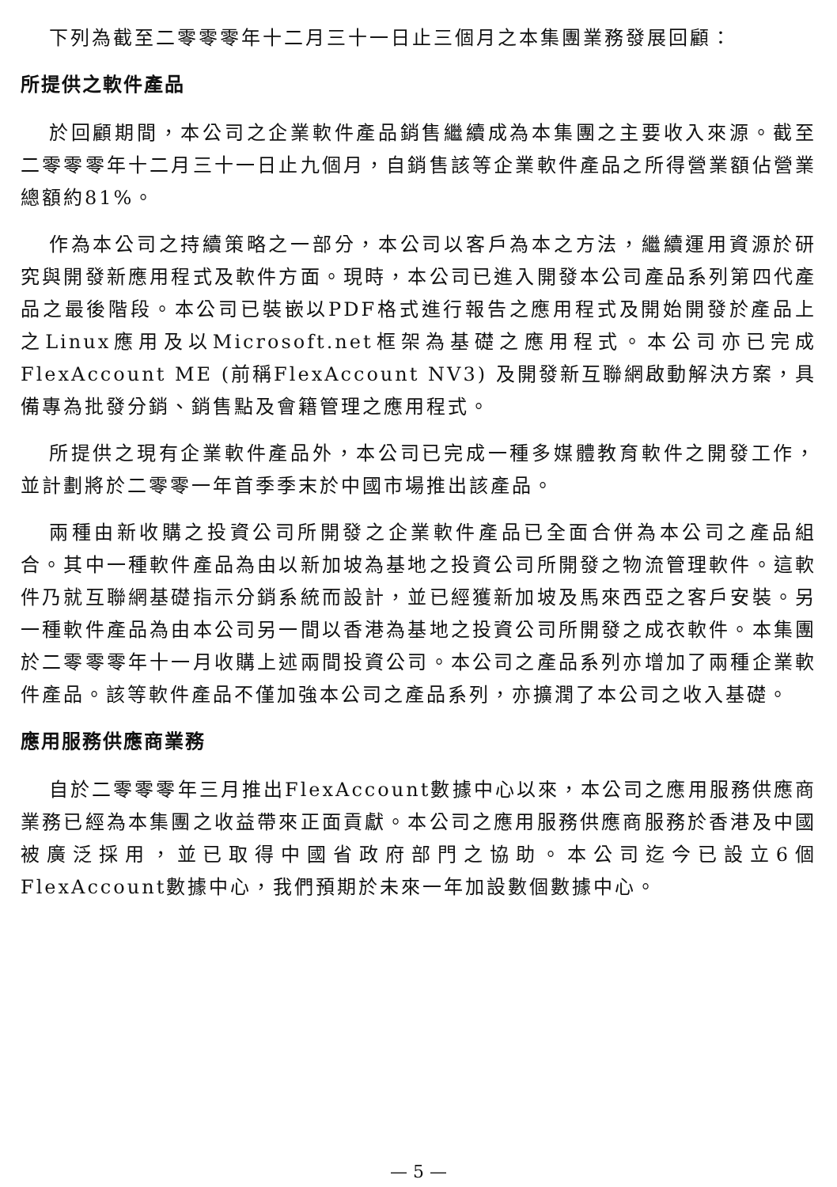下列為截至二零零零年十二月三十一日止三個月之本集團業務發展回顧：
所提供之軟件產品
於回顧期間，本公司之企業軟件產品銷售繼續成為本集團之主要收入來源。截至二零零零年十二月三十一日止九個月，自銷售該等企業軟件產品之所得營業額佔營業總額約81%。
作為本公司之持續策略之一部分，本公司以客戶為本之方法，繼續運用資源於研究與開發新應用程式及軟件方面。現時，本公司已進入開發本公司產品系列第四代產品之最後階段。本公司已裝嵌以PDF格式進行報告之應用程式及開始開發於產品上之Linux應用及以Microsoft.net框架為基礎之應用程式。本公司亦已完成FlexAccount ME (前稱FlexAccount NV3) 及開發新互聯網啟動解決方案，具備專為批發分銷、銷售點及會籍管理之應用程式。
所提供之現有企業軟件產品外，本公司已完成一種多媒體教育軟件之開發工作，並計劃將於二零零一年首季季末於中國市場推出該產品。
兩種由新收購之投資公司所開發之企業軟件產品已全面合併為本公司之產品組合。其中一種軟件產品為由以新加坡為基地之投資公司所開發之物流管理軟件。這軟件乃就互聯網基礎指示分銷系統而設計，並已經獲新加坡及馬來西亞之客戶安裝。另一種軟件產品為由本公司另一間以香港為基地之投資公司所開發之成衣軟件。本集團於二零零零年十一月收購上述兩間投資公司。本公司之產品系列亦增加了兩種企業軟件產品。該等軟件產品不僅加強本公司之產品系列，亦擴潤了本公司之收入基礎。
應用服務供應商業務
自於二零零零年三月推出FlexAccount數據中心以來，本公司之應用服務供應商業務已經為本集團之收益帶來正面貢獻。本公司之應用服務供應商服務於香港及中國被廣泛採用，並已取得中國省政府部門之協助。本公司迄今已設立6個FlexAccount數據中心，我們預期於未來一年加設數個數據中心。
— 5 —